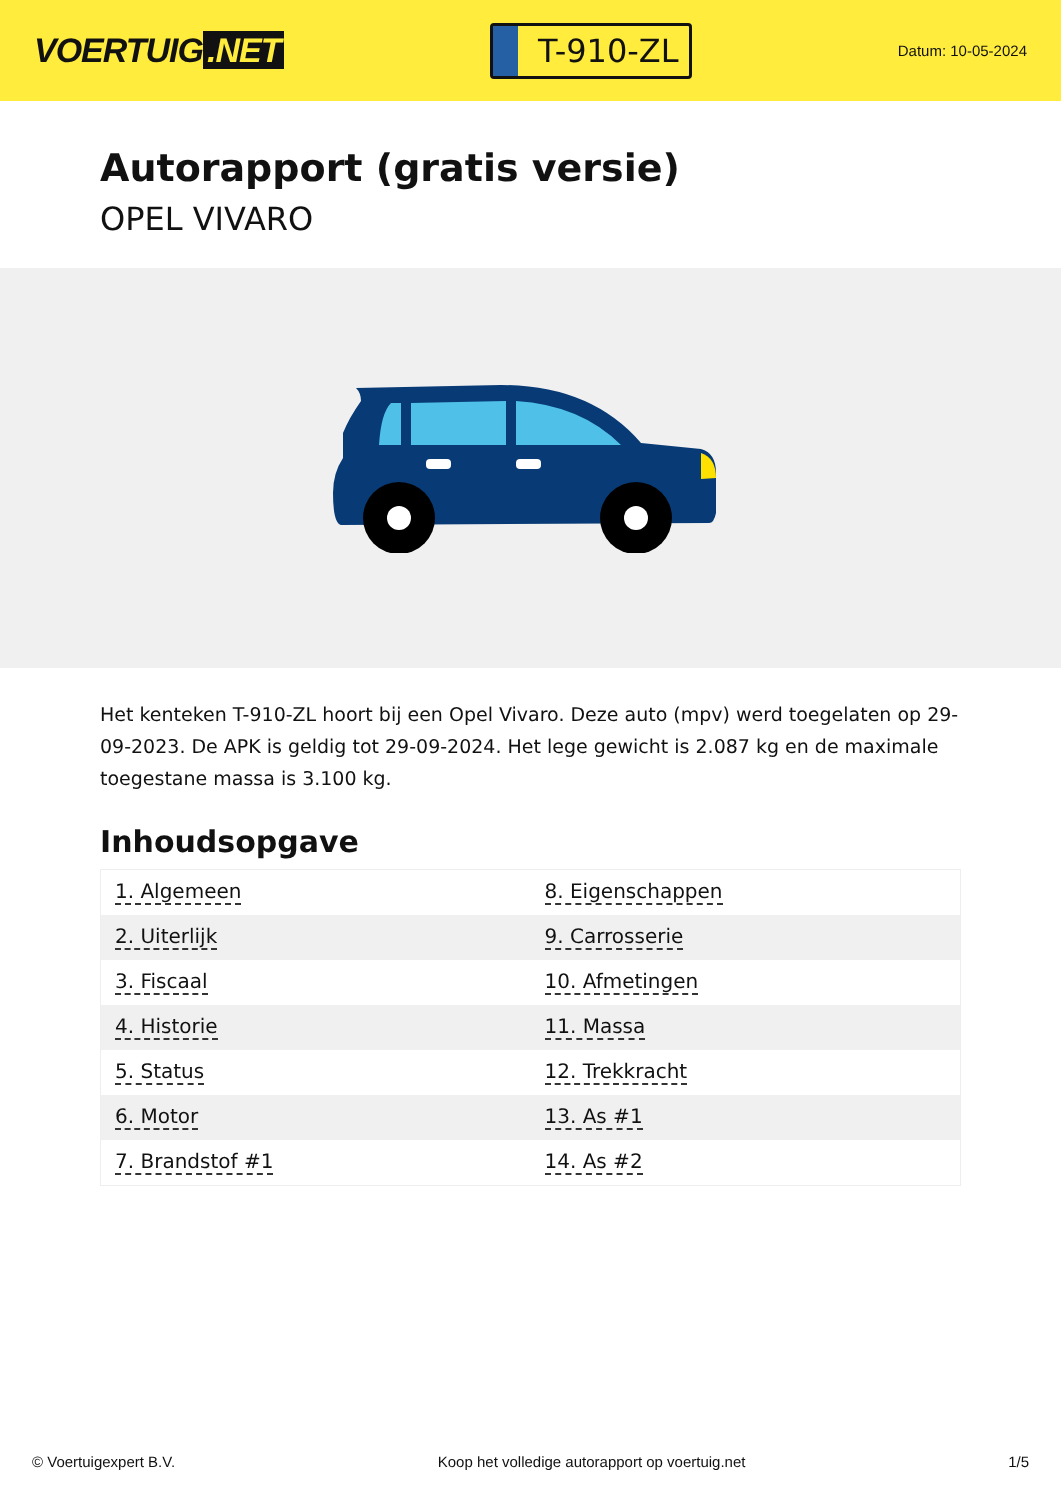VOERTUIG.NET
T-910-ZL
Datum: 10-05-2024
Autorapport (gratis versie)
OPEL VIVARO
Het kenteken T-910-ZL hoort bij een Opel Vivaro. Deze auto (mpv) werd toegelaten op 29-09-2023. De APK is geldig tot 29-09-2024. Het lege gewicht is 2.087 kg en de maximale toegestane massa is 3.100 kg.
Inhoudsopgave
| 1. Algemeen | 8. Eigenschappen |
| 2. Uiterlijk | 9. Carrosserie |
| 3. Fiscaal | 10. Afmetingen |
| 4. Historie | 11. Massa |
| 5. Status | 12. Trekkracht |
| 6. Motor | 13. As #1 |
| 7. Brandstof #1 | 14. As #2 |
© Voertuigexpert B.V. Koop het volledige autorapport op voertuig.net 1/5